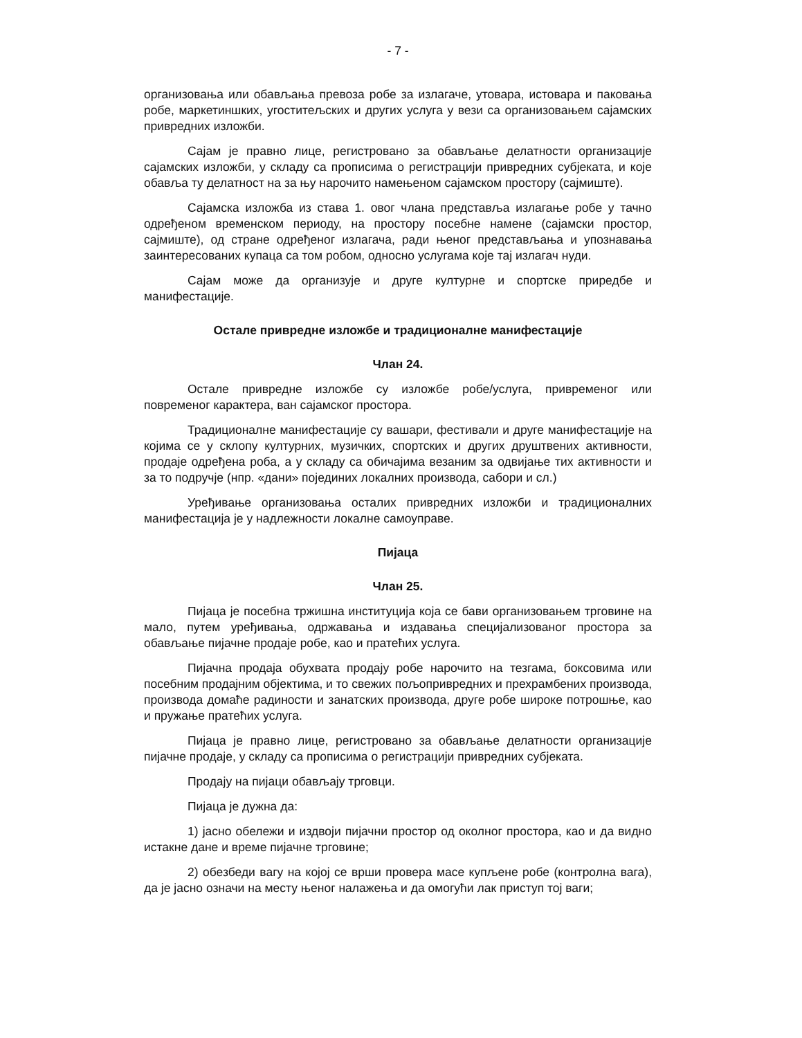- 7 -
организовања или обављања превоза робе за излагаче, утовара, истовара и паковања робе, маркетиншких, угоститељских и других услуга у вези са организовањем сајамских привредних изложби.
Сајам је правно лице, регистровано за обављање делатности организације сајамских изложби, у складу са прописима о регистрацији привредних субјеката, и које обавља ту делатност на за њу нарочито намењеном сајамском простору (сајмиште).
Сајамска изложба из става 1. овог члана представља излагање робе у тачно одређеном временском периоду, на простору посебне намене (сајамски простор, сајмиште), од стране одређеног излагача, ради њеног представљања и упознавања заинтересованих купаца са том робом, односно услугама које тај излагач нуди.
Сајам може да организује и друге културне и спортске приредбе и манифестације.
Остале привредне изложбе и традиционалне манифестације
Члан 24.
Остале привредне изложбе су изложбе робе/услуга, привременог или повременог карактера, ван сајамског простора.
Традиционалне манифестације су вашари, фестивали и друге манифестације на којима се у склопу културних, музичких, спортских и других друштвених активности, продаје одређена роба, а у складу са обичајима везаним за одвијање тих активности и за то подручје (нпр. «дани» појединих локалних производа, сабори и сл.)
Уређивање организовања осталих привредних изложби и традиционалних манифестација је у надлежности локалне самоуправе.
Пијаца
Члан 25.
Пијаца је посебна тржишна институција која се бави организовањем трговине на мало, путем уређивања, одржавања и издавања специјализованог простора за обављање пијачне продаје робе, као и пратећих услуга.
Пијачна продаја обухвата продају робе нарочито на тезгама, боксовима или посебним продајним објектима, и то свежих пољопривредних и прехрамбених производа, производа домаће радиности и занатских производа, друге робе широке потрошње, као и пружање пратећих услуга.
Пијаца је правно лице, регистровано за обављање делатности организације пијачне продаје, у складу са прописима о регистрацији привредних субјеката.
Продају на пијаци обављају трговци.
Пијаца је дужна да:
1) јасно обележи и издвоји пијачни простор од околног простора, као и да видно истакне дане и време пијачне трговине;
2) обезбеди вагу на којој се врши провера масе купљене робе (контролна вага), да је јасно означи на месту њеног налажења и да омогући лак приступ тој ваги;